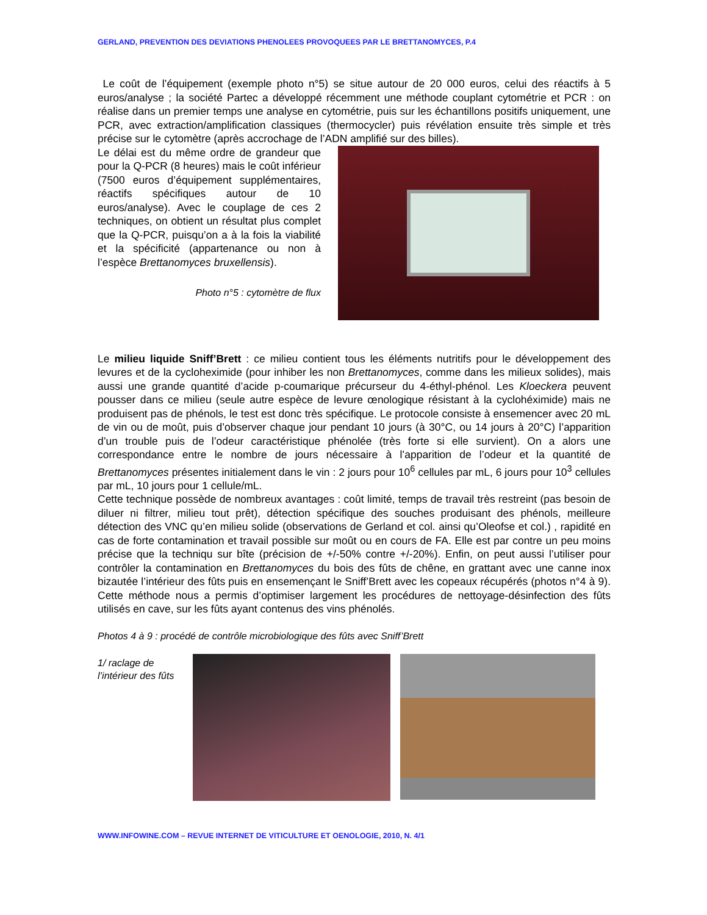GERLAND, PREVENTION DES DEVIATIONS PHENOLEES PROVOQUEES PAR LE BRETTANOMYCES, P.4
Le coût de l’équipement (exemple photo n°5) se situe autour de 20 000 euros, celui des réactifs à 5 euros/analyse ; la société Partec a développé récemment une méthode couplant cytométrie et PCR : on réalise dans un premier temps une analyse en cytométrie, puis sur les échantillons positifs uniquement, une PCR, avec extraction/amplification classiques (thermocycler) puis révélation ensuite très simple et très précise sur le cytomètre (après accrochage de l’ADN amplifié sur des billes).
Le délai est du même ordre de grandeur que pour la Q-PCR (8 heures) mais le coût inférieur (7500 euros d’équipement supplémentaires, réactifs spécifiques autour de 10 euros/analyse). Avec le couplage de ces 2 techniques, on obtient un résultat plus complet que la Q-PCR, puisqu’on a à la fois la viabilité et la spécificité (appartenance ou non à l’espèce Brettanomyces bruxellensis).
Photo n°5 : cytomètre de flux
Le milieu liquide Sniff’Brett : ce milieu contient tous les éléments nutritifs pour le développement des levures et de la cycloheximide (pour inhiber les non Brettanomyces, comme dans les milieux solides), mais aussi une grande quantité d’acide p-coumarique précurseur du 4-éthyl-phénol. Les Kloeckera peuvent pousser dans ce milieu (seule autre espèce de levure œnologique résistant à la cyclohéximide) mais ne produisent pas de phénols, le test est donc très spécifique. Le protocole consiste à ensemencer avec 20 mL de vin ou de moût, puis d’observer chaque jour pendant 10 jours (à 30°C, ou 14 jours à 20°C) l’apparition d’un trouble puis de l’odeur caractéristique phénolée (très forte si elle survient). On a alors une correspondance entre le nombre de jours nécessaire à l’apparition de l’odeur et la quantité de Brettanomyces présentes initialement dans le vin : 2 jours pour 10<sup>6</sup> cellules par mL, 6 jours pour 10<sup>3</sup> cellules par mL, 10 jours pour 1 cellule/mL.
Cette technique possède de nombreux avantages : coût limité, temps de travail très restreint (pas besoin de diluer ni filtrer, milieu tout prêt), détection spécifique des souches produisant des phénols, meilleure détection des VNC qu’en milieu solide (observations de Gerland et col. ainsi qu’Oleofse et col.) , rapidité en cas de forte contamination et travail possible sur moût ou en cours de FA. Elle est par contre un peu moins précise que la techniqu sur bîte (précision de +/-50% contre +/-20%). Enfin, on peut aussi l’utiliser pour contrôler la contamination en Brettanomyces du bois des fûts de chêne, en grattant avec une canne inox bizautée l’intérieur des fûts puis en ensemençant le Sniff’Brett avec les copeaux récupérés (photos n°4 à 9). Cette méthode nous a permis d’optimiser largement les procédures de nettoyage-désinfection des fûts utilisés en cave, sur les fûts ayant contenus des vins phénolés.
Photos 4 à 9 : procédé de contrôle microbiologique des fûts avec Sniff’Brett
1/ raclage de l’intérieur des fûts
WWW.INFOWINE.COM – REVUE INTERNET DE VITICULTURE ET OENOLOGIE, 2010, N. 4/1